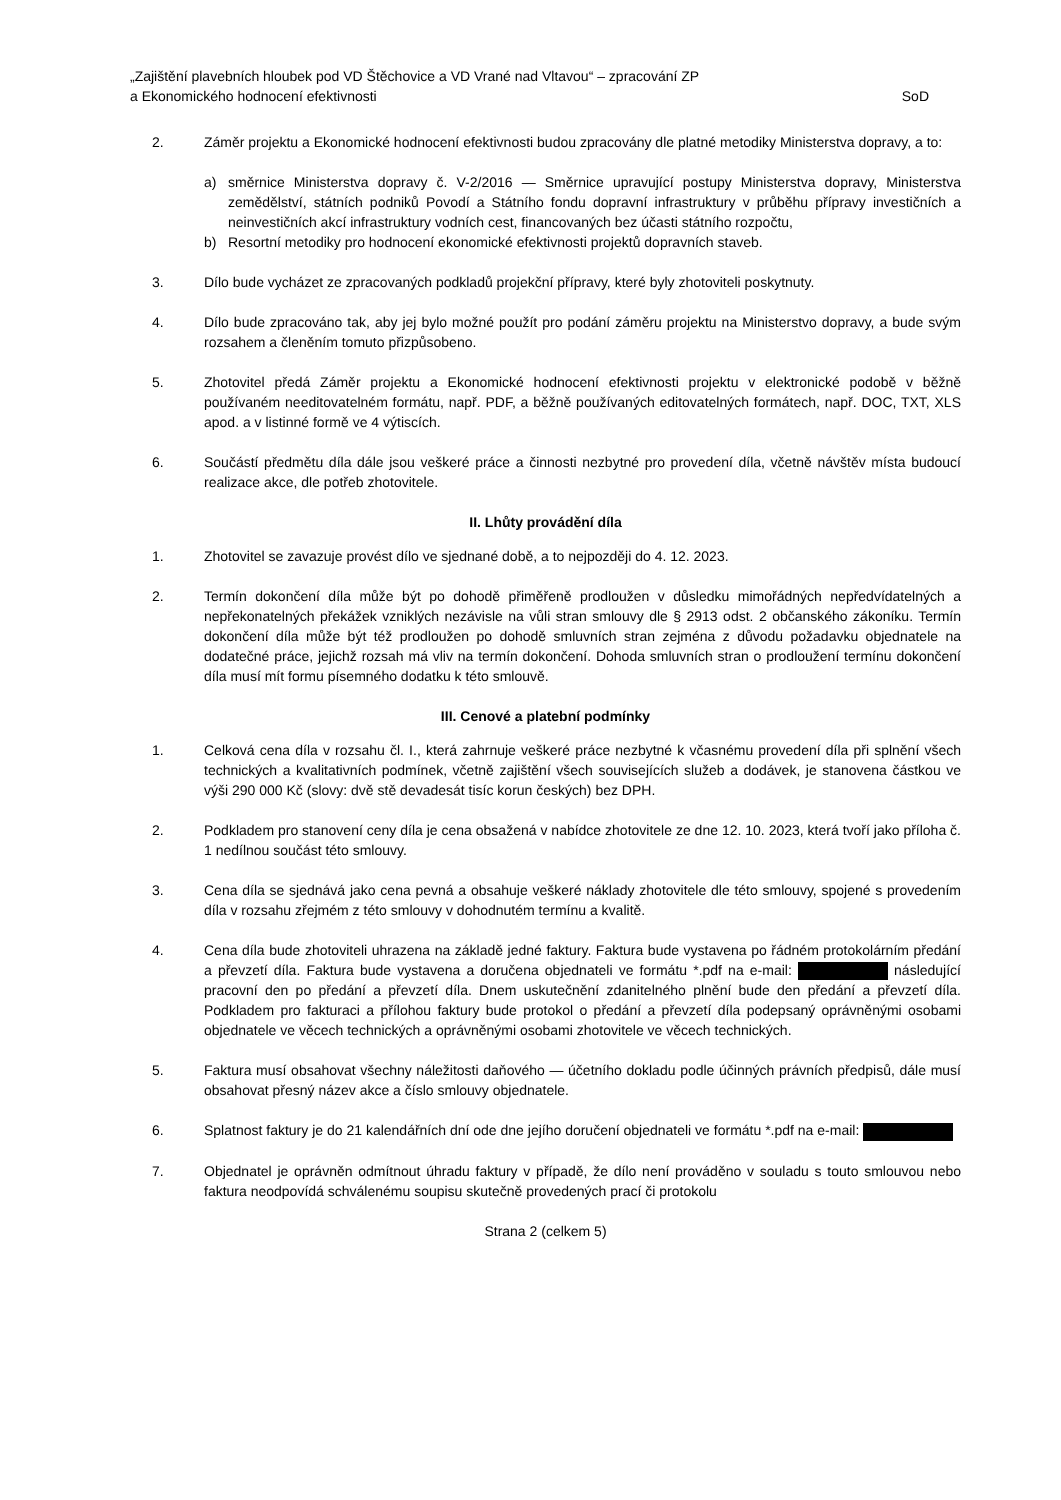„Zajištění plavebních hloubek pod VD Štěchovice a VD Vrané nad Vltavou“ – zpracování ZP
a Ekonomického hodnocení efektivnosti SoD
2. Záměr projektu a Ekonomické hodnocení efektivnosti budou zpracovány dle platné metodiky Ministerstva dopravy, a to:
a) směrnice Ministerstva dopravy č. V-2/2016 — Směrnice upravující postupy Ministerstva dopravy, Ministerstva zemědělství, státních podniků Povodí a Státního fondu dopravní infrastruktury v průběhu přípravy investičních a neinvestičních akcí infrastruktury vodních cest, financovaných bez účasti státního rozpočtu,
b) Resortní metodiky pro hodnocení ekonomické efektivnosti projektů dopravních staveb.
3. Dílo bude vycházet ze zpracovaných podkladů projekční přípravy, které byly zhotoviteli poskytnuty.
4. Dílo bude zpracováno tak, aby jej bylo možné použít pro podání záměru projektu na Ministerstvo dopravy, a bude svým rozsahem a členěním tomuto přizpůsobeno.
5. Zhotovitel předá Záměr projektu a Ekonomické hodnocení efektivnosti projektu v elektronické podobě v běžně používaném needitovatelném formátu, např. PDF, a běžně používaných editovatelných formátech, např. DOC, TXT, XLS apod. a v listinné formě ve 4 výtiscích.
6. Součástí předmětu díla dále jsou veškeré práce a činnosti nezbytné pro provedení díla, včetně návštěv místa budoucí realizace akce, dle potřeb zhotovitele.
II. Lhůty provádění díla
1. Zhotovitel se zavazuje provést dílo ve sjednané době, a to nejpozději do 4. 12. 2023.
2. Termín dokončení díla může být po dohodě přiměřeně prodloužen v důsledku mimořádných nepředvídatelných a nepřekonatelných překážek vzniklých nezávisle na vůli stran smlouvy dle § 2913 odst. 2 občanského zákoníku. Termín dokončení díla může být též prodloužen po dohodě smluvních stran zejména z důvodu požadavku objednatele na dodatečné práce, jejichž rozsah má vliv na termín dokončení. Dohoda smluvních stran o prodloužení termínu dokončení díla musí mít formu písemného dodatku k této smlouvě.
III. Cenové a platební podmínky
1. Celková cena díla v rozsahu čl. I., která zahrnuje veškeré práce nezbytné k včasnému provedení díla při splnění všech technických a kvalitativních podmínek, včetně zajištění všech souvisejících služeb a dodávek, je stanovena částkou ve výši 290 000 Kč (slovy: dvě stě devadesát tisíc korun českých) bez DPH.
2. Podkladem pro stanovení ceny díla je cena obsažená v nabídce zhotovitele ze dne 12. 10. 2023, která tvoří jako příloha č. 1 nedílnou součást této smlouvy.
3. Cena díla se sjednává jako cena pevná a obsahuje veškeré náklady zhotovitele dle této smlouvy, spojené s provedením díla v rozsahu zřejmém z této smlouvy v dohodnutém termínu a kvalitě.
4. Cena díla bude zhotoviteli uhrazena na základě jedné faktury. Faktura bude vystavena po řádném protokolárním předání a převzetí díla. Faktura bude vystavena a doručena objednateli ve formátu *.pdf na e-mail: následující pracovní den po předání a převzetí díla. Dnem uskutečnění zdanitelného plnění bude den předání a převzetí díla. Podkladem pro fakturaci a přílohou faktury bude protokol o předání a převzetí díla podepsaný oprávněnými osobami objednatele ve věcech technických a oprávněnými osobami zhotovitele ve věcech technických.
5. Faktura musí obsahovat všechny náležitosti daňového — účetního dokladu podle účinných právních předpisů, dále musí obsahovat přesný název akce a číslo smlouvy objednatele.
6. Splatnost faktury je do 21 kalendářních dní ode dne jejího doručení objednateli ve formátu *.pdf na e-mail:
7. Objednatel je oprávněn odmítnout úhradu faktury v případě, že dílo není prováděno v souladu s touto smlouvou nebo faktura neodpovídá schválenému soupisu skutečně provedených prací či protokolu
Strana 2 (celkem 5)